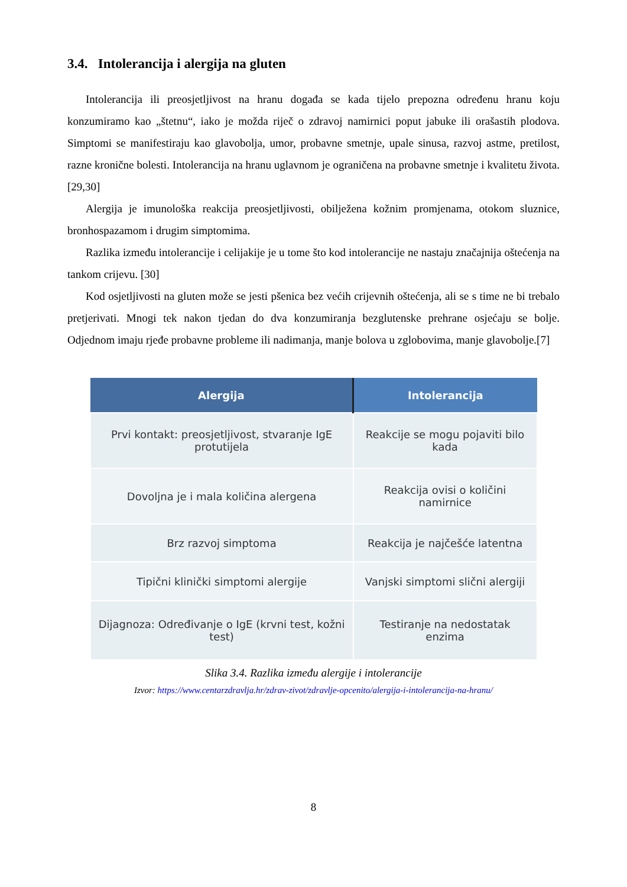3.4. Intolerancija i alergija na gluten
Intolerancija ili preosjetljivost na hranu događa se kada tijelo prepozna određenu hranu koju konzumiramo kao „štetnu“, iako je možda riječ o zdravoj namirnici poput jabuke ili orašastih plodova. Simptomi se manifestiraju kao glavobolja, umor, probavne smetnje, upale sinusa, razvoj astme, pretilost, razne kronične bolesti. Intolerancija na hranu uglavnom je ograničena na probavne smetnje i kvalitetu života. [29,30]
Alergija je imunološka reakcija preosjetljivosti, obilježena kožnim promjenama, otokom sluznice, bronhospazamom i drugim simptomima.
Razlika između intolerancije i celijakije je u tome što kod intolerancije ne nastaju značajnija oštećenja na tankom crijevu. [30]
Kod osjetljivosti na gluten može se jesti pšenica bez većih crijevnih oštećenja, ali se s time ne bi trebalo pretjerivati. Mnogi tek nakon tjedan do dva konzumiranja bezglutenske prehrane osjećaju se bolje. Odjednom imaju rjeđe probavne probleme ili nadimanja, manje bolova u zglobovima, manje glavobolje.[7]
| Alergija | Intolerancija |
| --- | --- |
| Prvi kontakt: preosjetljivost, stvaranje IgE protutijela | Reakcije se mogu pojaviti bilo kada |
| Dovoljna je i mala količina alergena | Reakcija ovisi o količini namirnice |
| Brz razvoj simptoma | Reakcija je najčešće latentna |
| Tipični klinički simptomi alergije | Vanjski simptomi slični alergiji |
| Dijagnoza: Određivanje o IgE (krvni test, kožni test) | Testiranje na nedostatak enzima |
Slika 3.4. Razlika između alergije i intolerancije
Izvor: https://www.centarzdravlja.hr/zdrav-zivot/zdravlje-opcenito/alergija-i-intolerancija-na-hranu/
8